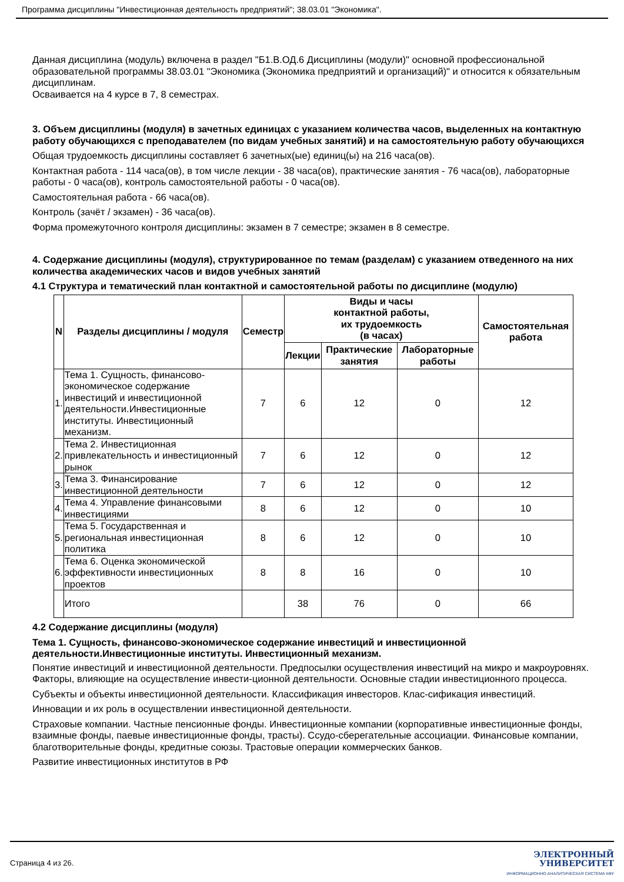Программа дисциплины "Инвестиционная деятельность предприятий"; 38.03.01 "Экономика".
Данная дисциплина (модуль) включена в раздел "Б1.В.ОД.6 Дисциплины (модули)" основной профессиональной образовательной программы 38.03.01 "Экономика (Экономика предприятий и организаций)" и относится к обязательным дисциплинам.
Осваивается на 4 курсе в 7, 8 семестрах.
3. Объем дисциплины (модуля) в зачетных единицах с указанием количества часов, выделенных на контактную работу обучающихся с преподавателем (по видам учебных занятий) и на самостоятельную работу обучающихся
Общая трудоемкость дисциплины составляет 6 зачетных(ые) единиц(ы) на 216 часа(ов).
Контактная работа - 114 часа(ов), в том числе лекции - 38 часа(ов), практические занятия - 76 часа(ов), лабораторные работы - 0 часа(ов), контроль самостоятельной работы - 0 часа(ов).
Самостоятельная работа - 66 часа(ов).
Контроль (зачёт / экзамен) - 36 часа(ов).
Форма промежуточного контроля дисциплины: экзамен в 7 семестре; экзамен в 8 семестре.
4. Содержание дисциплины (модуля), структурированное по темам (разделам) с указанием отведенного на них количества академических часов и видов учебных занятий
4.1 Структура и тематический план контактной и самостоятельной работы по дисциплине (модулю)
| N | Разделы дисциплины / модуля | Семестр | Виды и часы контактной работы, их трудоемкость (в часах) | | | Самостоятельная работа |
| --- | --- | --- | --- | --- | --- | --- |
| | | | Лекции | Практические занятия | Лабораторные работы | |
| 1. | Тема 1. Сущность, финансово-экономическое содержание инвестиций и инвестиционной деятельности.Инвестиционные институты. Инвестиционный механизм. | 7 | 6 | 12 | 0 | 12 |
| 2. | Тема 2. Инвестиционная привлекательность и инвестиционный рынок | 7 | 6 | 12 | 0 | 12 |
| 3. | Тема 3. Финансирование инвестиционной деятельности | 7 | 6 | 12 | 0 | 12 |
| 4. | Тема 4. Управление финансовыми инвестициями | 8 | 6 | 12 | 0 | 10 |
| 5. | Тема 5. Государственная и региональная инвестиционная политика | 8 | 6 | 12 | 0 | 10 |
| 6. | Тема 6. Оценка экономической эффективности инвестиционных проектов | 8 | 8 | 16 | 0 | 10 |
| | Итого | | 38 | 76 | 0 | 66 |
4.2 Содержание дисциплины (модуля)
Тема 1. Сущность, финансово-экономическое содержание инвестиций и инвестиционной деятельности.Инвестиционные институты. Инвестиционный механизм.
Понятие инвестиций и инвестиционной деятельности. Предпосылки осуществления инвестиций на микро и макроуровнях. Факторы, влияющие на осуществление инвести-ционной деятельности. Основные стадии инвестиционного процесса.
Субъекты и объекты инвестиционной деятельности. Классификация инвесторов. Клас-сификация инвестиций.
Инновации и их роль в осуществлении инвестиционной деятельности.
Страховые компании. Частные пенсионные фонды. Инвестиционные компании (корпоративные инвестиционные фонды, взаимные фонды, паевые инвестиционные фонды, трасты). Ссудо-сберегательные ассоциации. Финансовые компании, благотворительные фонды, кредитные союзы. Трастовые операции коммерческих банков.
Развитие инвестиционных институтов в РФ
Страница 4 из 26.
ЭЛЕКТРОННЫЙ
УНИВЕРСИТЕТ
ИНФОРМАЦИОННО-АНАЛИТИЧЕСКАЯ СИСТЕМА КФУ